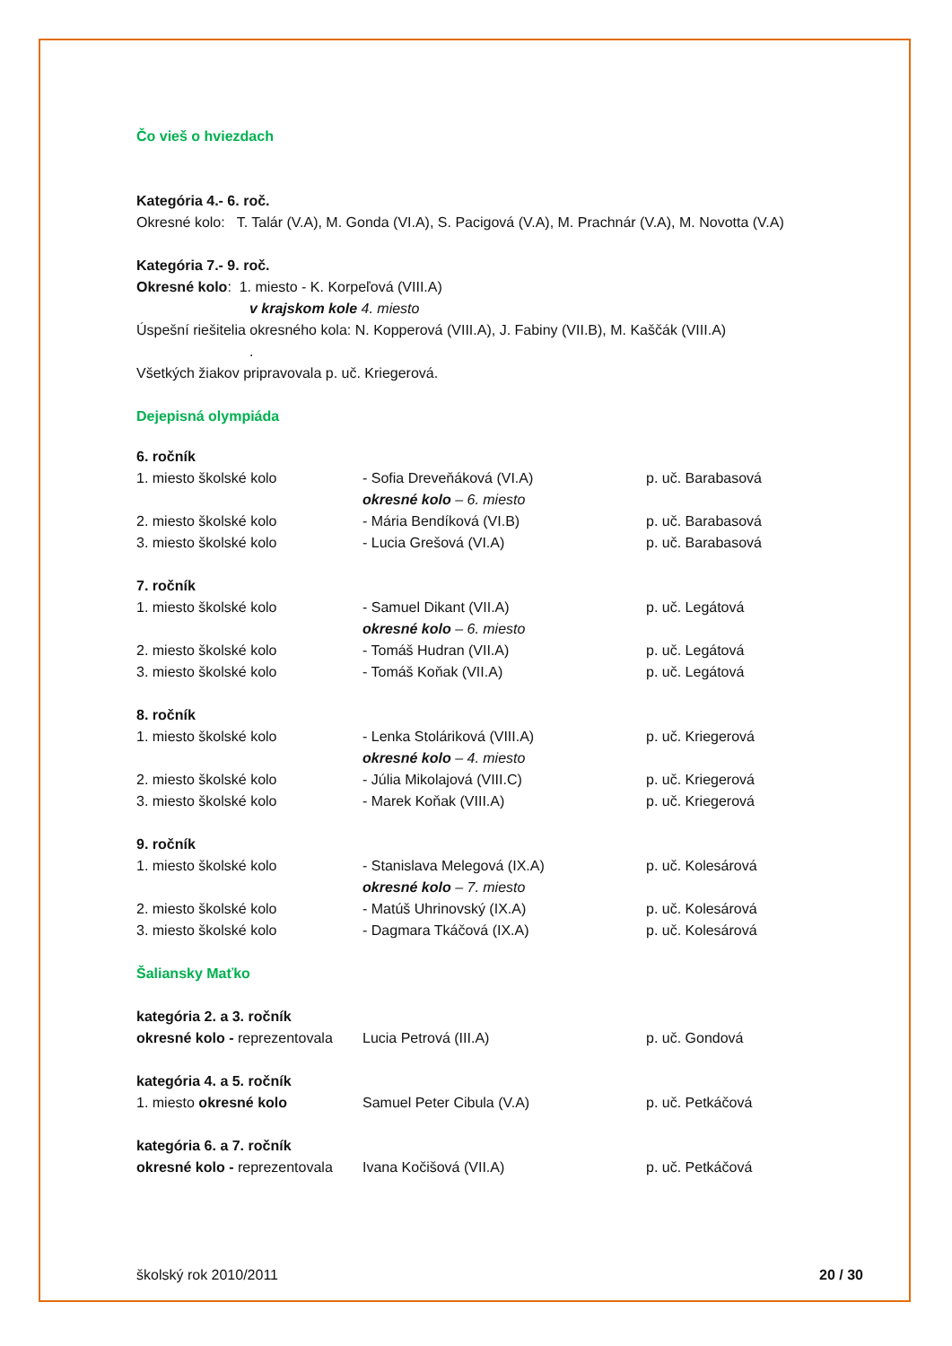Čo vieš o hviezdach
Kategória 4.- 6. roč.
Okresné kolo: T. Talár (V.A), M. Gonda (VI.A), S. Pacigová (V.A), M. Prachnár (V.A), M. Novotta (V.A)
Kategória 7.- 9. roč.
Okresné kolo: 1. miesto - K. Korpeľová (VIII.A)
v krajskom kole 4. miesto
Úspešní riešitelia okresného kola: N. Kopperová (VIII.A), J. Fabiny (VII.B), M. Kaščák (VIII.A)
.
Všetkých žiakov pripravovala p. uč. Kriegerová.
Dejepisná olympiáda
| 6. ročník | | |
| 1. miesto školské kolo | - Sofia Dreveňáková (VI.A) | p. uč. Barabasová |
| | okresné kolo – 6. miesto | |
| 2. miesto školské kolo | - Mária Bendíková (VI.B) | p. uč. Barabasová |
| 3. miesto školské kolo | - Lucia Grešová (VI.A) | p. uč. Barabasová |
| 7. ročník | | |
| 1. miesto školské kolo | - Samuel Dikant (VII.A) | p. uč. Legátová |
| | okresné kolo – 6. miesto | |
| 2. miesto školské kolo | - Tomáš Hudran (VII.A) | p. uč. Legátová |
| 3. miesto školské kolo | - Tomáš Koňak (VII.A) | p. uč. Legátová |
| 8. ročník | | |
| 1. miesto školské kolo | - Lenka Stoláriková (VIII.A) | p. uč. Kriegerová |
| | okresné kolo – 4. miesto | |
| 2. miesto školské kolo | - Júlia Mikolajová (VIII.C) | p. uč. Kriegerová |
| 3. miesto školské kolo | - Marek Koňak (VIII.A) | p. uč. Kriegerová |
| 9. ročník | | |
| 1. miesto školské kolo | - Stanislava Melegová (IX.A) | p. uč. Kolesárová |
| | okresné kolo – 7. miesto | |
| 2. miesto školské kolo | - Matúš Uhrinovský (IX.A) | p. uč. Kolesárová |
| 3. miesto školské kolo | - Dagmara Tkáčová (IX.A) | p. uč. Kolesárová |
| Šaliansky Maťko | | |
| kategória 2. a 3. ročník | | |
| okresné kolo - reprezentovala | Lucia Petrová (III.A) | p. uč. Gondová |
| kategória 4. a 5. ročník | | |
| 1. miesto okresné kolo | Samuel Peter Cibula (V.A) | p. uč. Petkáčová |
| kategória 6. a 7. ročník | | |
| okresné kolo - reprezentovala | Ivana Kočišová (VII.A) | p. uč. Petkáčová |
školský rok 2010/2011 20 / 30